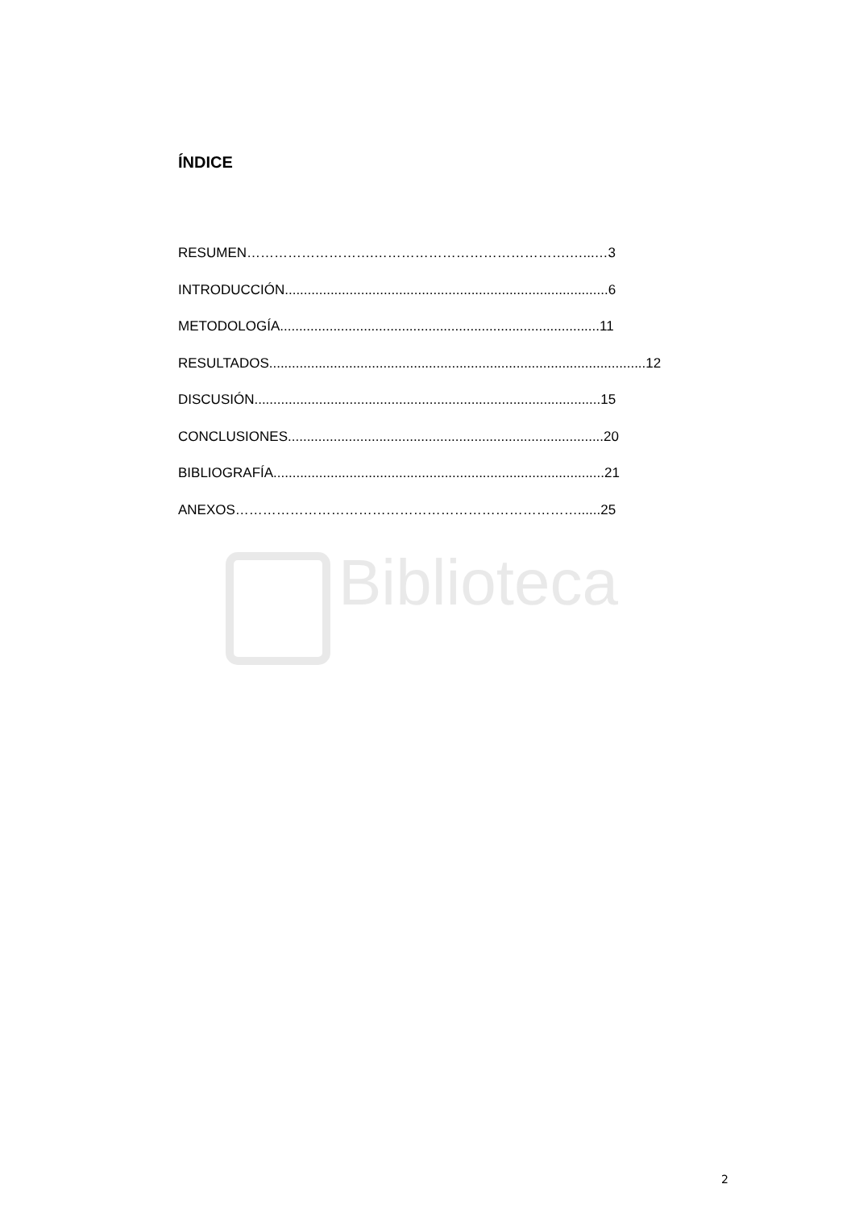Biblioteca
ÍNDICE
RESUMEN……………………….…………………………………….…...…3
INTRODUCCIÓN.....................................................................................6
METODOLOGÍA....................................................................................11
RESULTADOS...................................................................................................12
DISCUSIÓN...........................................................................................15
CONCLUSIONES...................................................................................20
BIBLIOGRAFÍA.......................................................................................21
ANEXOS…………………………………………………………………......25
2